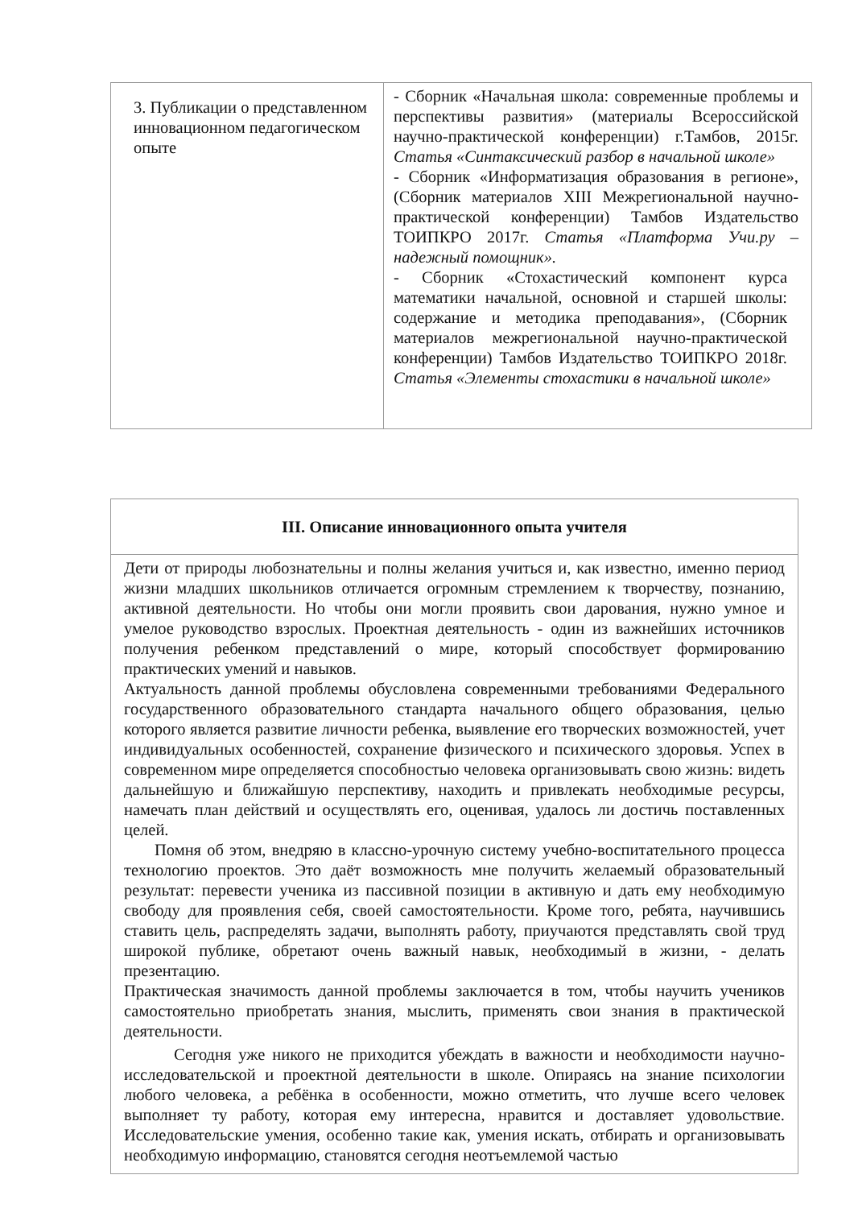| 3. Публикации о представленном инновационном педагогическом опыте | - Сборник «Начальная школа: современные проблемы и перспективы развития» (материалы Всероссийской научно-практической конференции) г.Тамбов, 2015г. Статья «Синтаксический разбор в начальной школе» - Сборник «Информатизация образования в регионе», (Сборник материалов XIII Межрегиональной научно-практической конференции) Тамбов Издательство ТОИПКРО 2017г. Статья «Платформа Учи.ру – надежный помощник». - Сборник «Стохастический компонент курса математики начальной, основной и старшей школы: содержание и методика преподавания», (Сборник материалов межрегиональной научно-практической конференции) Тамбов Издательство ТОИПКРО 2018г. Статья «Элементы стохастики в начальной школе» |
| III. Описание инновационного опыта учителя |
| Дети от природы любознательны и полны желания учиться и, как известно, именно период жизни младших школьников отличается огромным стремлением к творчеству, познанию, активной деятельности. Но чтобы они могли проявить свои дарования, нужно умное и умелое руководство взрослых. Проектная деятельность - один из важнейших источников получения ребенком представлений о мире, который способствует формированию практических умений и навыков. Актуальность данной проблемы обусловлена современными требованиями Федерального государственного образовательного стандарта начального общего образования, целью которого является развитие личности ребенка, выявление его творческих возможностей, учет индивидуальных особенностей, сохранение физического и психического здоровья. Успех в современном мире определяется способностью человека организовывать свою жизнь: видеть дальнейшую и ближайшую перспективу, находить и привлекать необходимые ресурсы, намечать план действий и осуществлять его, оценивая, удалось ли достичь поставленных целей. Помня об этом, внедряю в классно-урочную систему учебно-воспитательного процесса технологию проектов. Это даёт возможность мне получить желаемый образовательный результат: перевести ученика из пассивной позиции в активную и дать ему необходимую свободу для проявления себя, своей самостоятельности. Кроме того, ребята, научившись ставить цель, распределять задачи, выполнять работу, приучаются представлять свой труд широкой публике, обретают очень важный навык, необходимый в жизни, - делать презентацию. Практическая значимость данной проблемы заключается в том, чтобы научить учеников самостоятельно приобретать знания, мыслить, применять свои знания в практической деятельности. Сегодня уже никого не приходится убеждать в важности и необходимости научно-исследовательской и проектной деятельности в школе. Опираясь на знание психологии любого человека, а ребёнка в особенности, можно отметить, что лучше всего человек выполняет ту работу, которая ему интересна, нравится и доставляет удовольствие. Исследовательские умения, особенно такие как, умения искать, отбирать и организовывать необходимую информацию, становятся сегодня неотъемлемой частью |